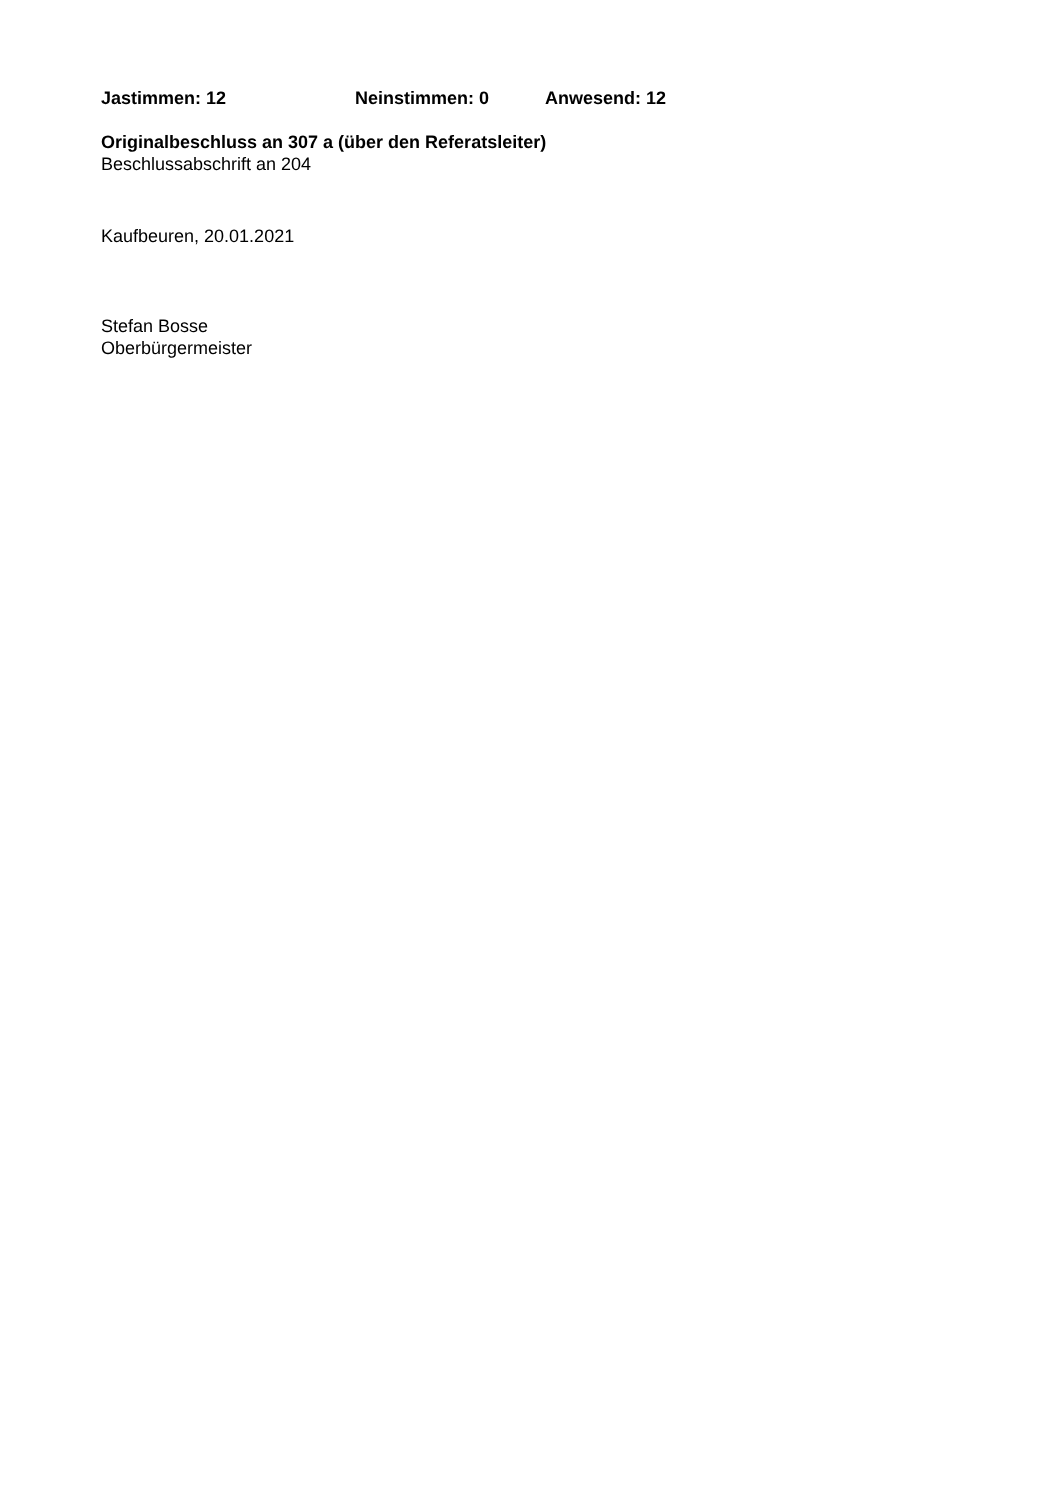Jastimmen: 12 Neinstimmen: 0 Anwesend: 12
Originalbeschluss an 307 a (über den Referatsleiter)
Beschlussabschrift an 204
Kaufbeuren, 20.01.2021
Stefan Bosse
Oberbürgermeister